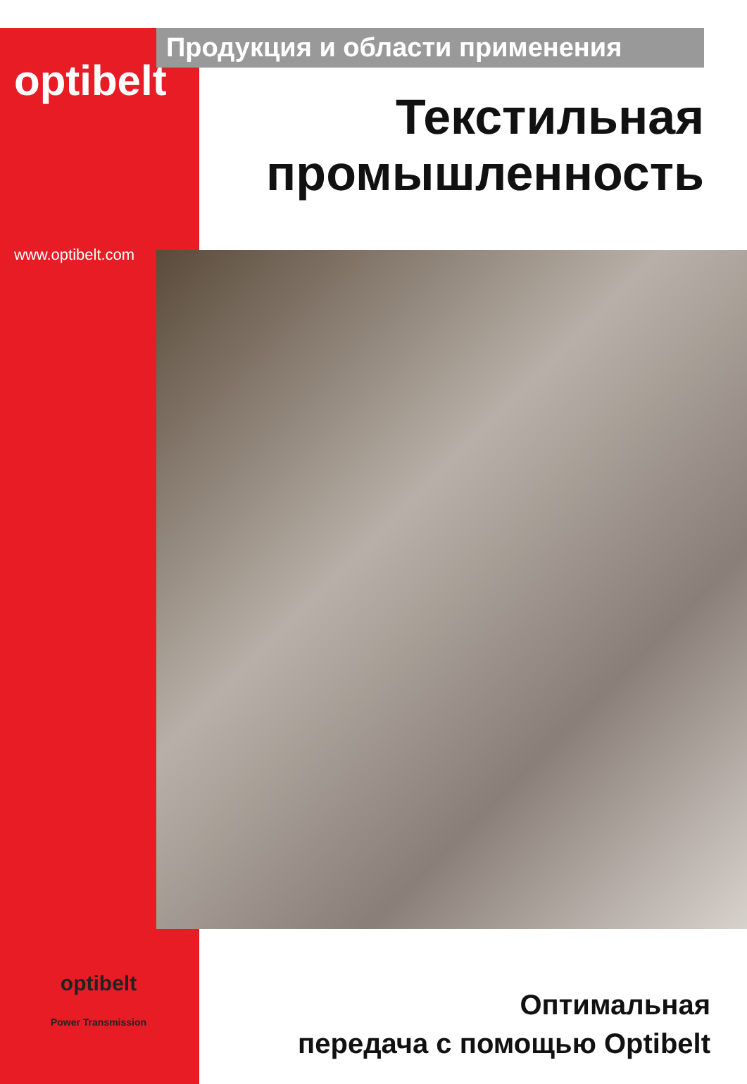optibelt
www.optibelt.com
Продукция и области применения
Текстильная
промышленность
optibelt
Power Transmission
Оптимальная
передача с помощью Optibelt